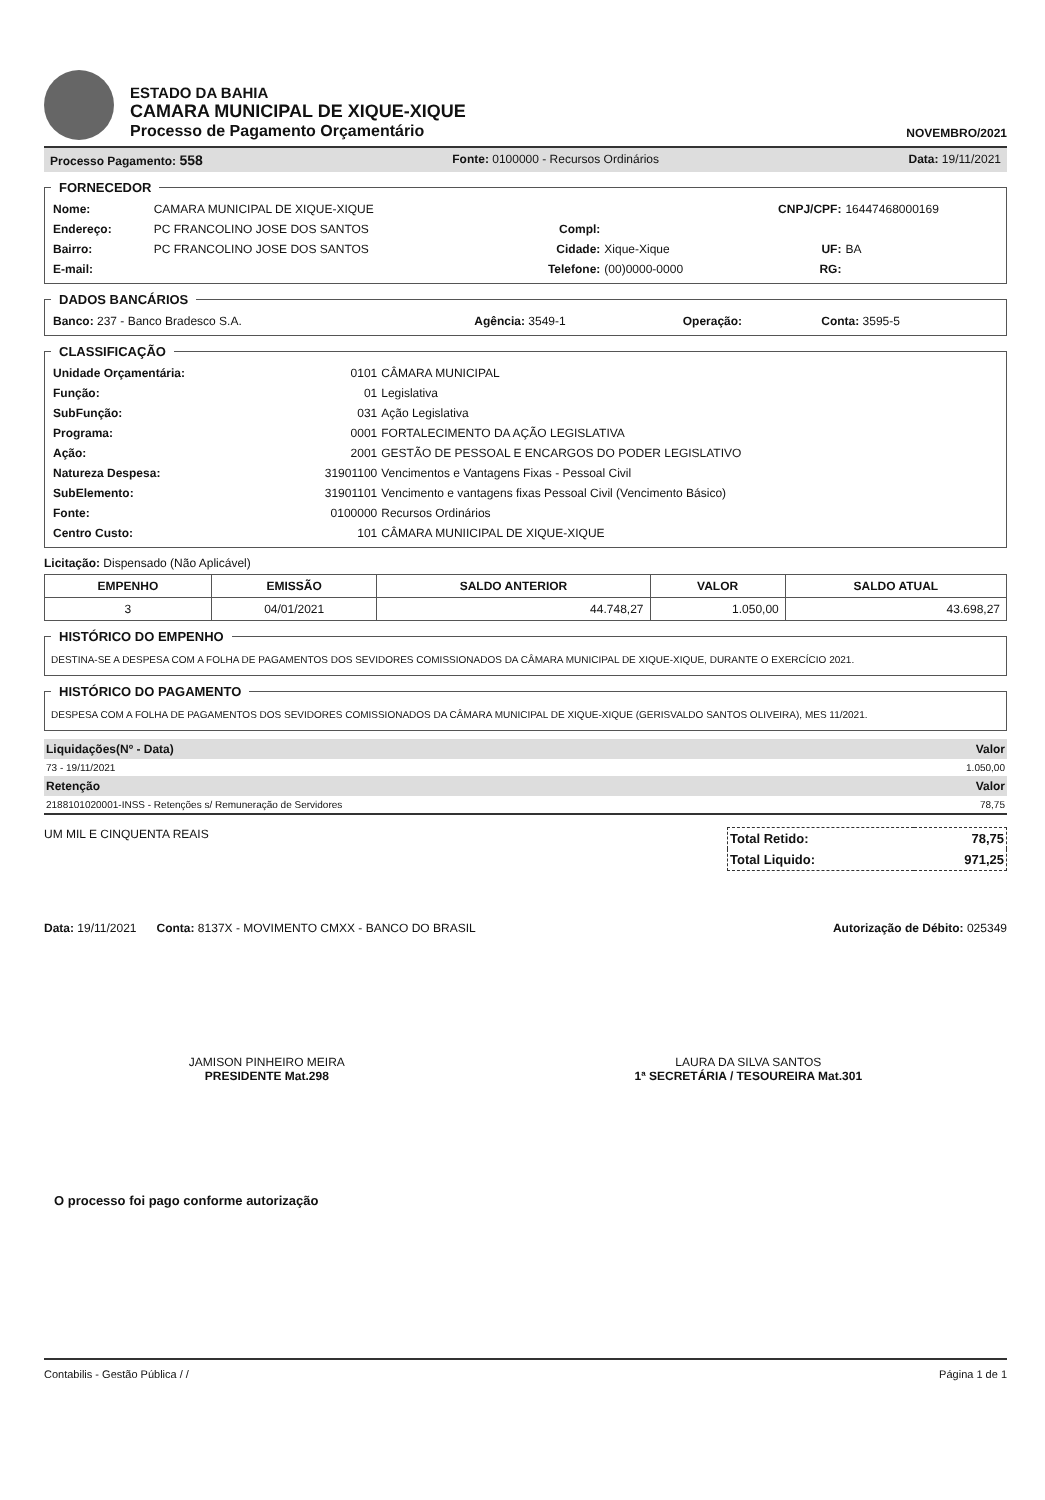ESTADO DA BAHIA
CAMARA MUNICIPAL DE XIQUE-XIQUE
Processo de Pagamento Orçamentário
NOVEMBRO/2021
Processo Pagamento: 558 Fonte: 0100000 - Recursos Ordinários Data: 19/11/2021
FORNECEDOR
| Nome: | CAMARA MUNICIPAL DE XIQUE-XIQUE | | | CNPJ/CPF: | 16447468000169 |
| Endereço: | PC FRANCOLINO JOSE DOS SANTOS | Compl: | | | |
| Bairro: | PC FRANCOLINO JOSE DOS SANTOS | Cidade: | Xique-Xique | UF: | BA |
| E-mail: | | Telefone: | (00)0000-0000 | RG: | |
DADOS BANCÁRIOS
| Banco: 237 - Banco Bradesco S.A. | Agência: 3549-1 | Operação: | Conta: 3595-5 |
CLASSIFICAÇÃO
| Unidade Orçamentária: | 0101 | CÂMARA MUNICIPAL |
| Função: | 01 | Legislativa |
| SubFunção: | 031 | Ação Legislativa |
| Programa: | 0001 | FORTALECIMENTO DA AÇÃO LEGISLATIVA |
| Ação: | 2001 | GESTÃO DE PESSOAL E ENCARGOS DO PODER LEGISLATIVO |
| Natureza Despesa: | 31901100 | Vencimentos e Vantagens Fixas - Pessoal Civil |
| SubElemento: | 31901101 | Vencimento e vantagens fixas Pessoal Civil (Vencimento Básico) |
| Fonte: | 0100000 | Recursos Ordinários |
| Centro Custo: | 101 | CÂMARA MUNIICIPAL DE XIQUE-XIQUE |
Licitação: Dispensado (Não Aplicável)
| EMPENHO | EMISSÃO | SALDO ANTERIOR | VALOR | SALDO ATUAL |
| --- | --- | --- | --- | --- |
| 3 | 04/01/2021 | 44.748,27 | 1.050,00 | 43.698,27 |
HISTÓRICO DO EMPENHO
DESTINA-SE A DESPESA COM A FOLHA DE PAGAMENTOS DOS SEVIDORES COMISSIONADOS DA CÂMARA MUNICIPAL DE XIQUE-XIQUE, DURANTE O EXERCÍCIO 2021.
HISTÓRICO DO PAGAMENTO
DESPESA COM A FOLHA DE PAGAMENTOS DOS SEVIDORES COMISSIONADOS DA CÂMARA MUNICIPAL DE XIQUE-XIQUE (GERISVALDO SANTOS OLIVEIRA), MES 11/2021.
| Liquidações(Nº - Data) | Valor |
| 73 - 19/11/2021 | 1.050,00 |
| Retenção | Valor |
| 2188101020001-INSS - Retenções s/ Remuneração de Servidores | 78,75 |
UM MIL E CINQUENTA REAIS
| Total Retido: | 78,75 |
| Total Liquido: | 971,25 |
Data: 19/11/2021 Conta: 8137X - MOVIMENTO CMXX - BANCO DO BRASIL Autorização de Débito: 025349
JAMISON PINHEIRO MEIRA
PRESIDENTE Mat.298
LAURA DA SILVA SANTOS
1ª SECRETÁRIA / TESOUREIRA Mat.301
O processo foi pago conforme autorização
Contabilis - Gestão Pública / / Página 1 de 1